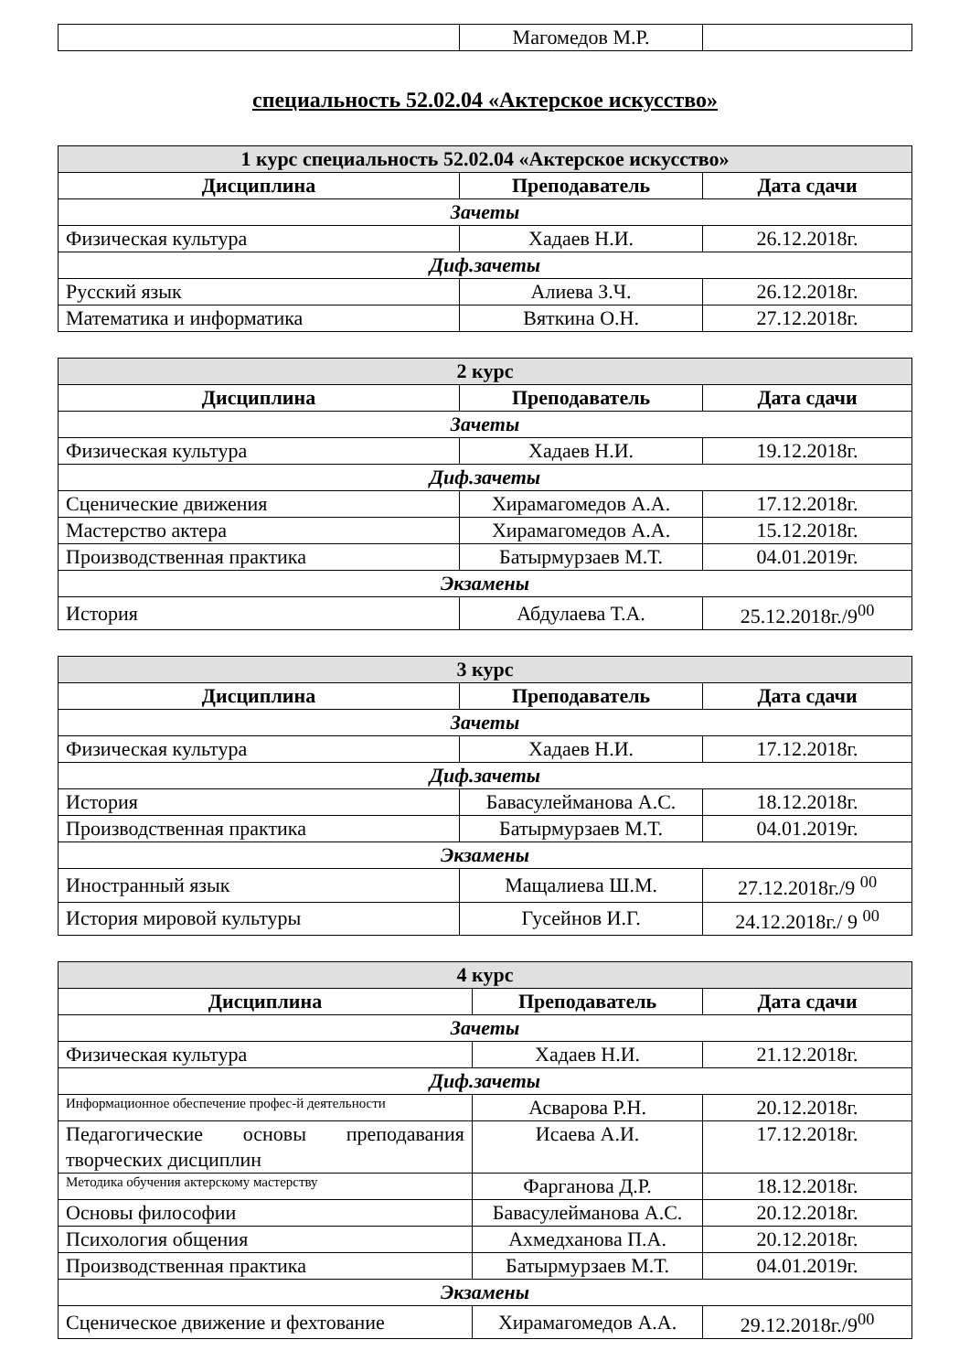| | Магомедов М.Р. | |
специальность 52.02.04 «Актерское искусство»
| 1 курс специальность 52.02.04 «Актерское искусство» | | |
| --- | --- | --- |
| Дисциплина | Преподаватель | Дата сдачи |
| Зачеты | | |
| Физическая культура | Хадаев Н.И. | 26.12.2018г. |
| Диф.зачеты | | |
| Русский язык | Алиева З.Ч. | 26.12.2018г. |
| Математика и информатика | Вяткина О.Н. | 27.12.2018г. |
| 2 курс | | |
| --- | --- | --- |
| Дисциплина | Преподаватель | Дата сдачи |
| Зачеты | | |
| Физическая культура | Хадаев Н.И. | 19.12.2018г. |
| Диф.зачеты | | |
| Сценические движения | Хирамагомедов А.А. | 17.12.2018г. |
| Мастерство актера | Хирамагомедов А.А. | 15.12.2018г. |
| Производственная практика | Батырмурзаев М.Т. | 04.01.2019г. |
| Экзамены | | |
| История | Абдулаева Т.А. | 25.12.2018г./9<sup>00</sup> |
| 3 курс | | |
| --- | --- | --- |
| Дисциплина | Преподаватель | Дата сдачи |
| Зачеты | | |
| Физическая культура | Хадаев Н.И. | 17.12.2018г. |
| Диф.зачеты | | |
| История | Бавасулейманова А.С. | 18.12.2018г. |
| Производственная практика | Батырмурзаев М.Т. | 04.01.2019г. |
| Экзамены | | |
| Иностранный язык | Мащалиева Ш.М. | 27.12.2018г./9 <sup>00</sup> |
| История мировой культуры | Гусейнов И.Г. | 24.12.2018г./ 9 <sup>00</sup> |
| 4 курс | | |
| --- | --- | --- |
| Дисциплина | Преподаватель | Дата сдачи |
| Зачеты | | |
| Физическая культура | Хадаев Н.И. | 21.12.2018г. |
| Диф.зачеты | | |
| Информационное обеспечение профес-й деятельности | Асварова Р.Н. | 20.12.2018г. |
| Педагогические основы преподавания творческих дисциплин | Исаева А.И. | 17.12.2018г. |
| Методика обучения актерскому мастерству | Фарганова Д.Р. | 18.12.2018г. |
| Основы философии | Бавасулейманова А.С. | 20.12.2018г. |
| Психология общения | Ахмедханова П.А. | 20.12.2018г. |
| Производственная практика | Батырмурзаев М.Т. | 04.01.2019г. |
| Экзамены | | |
| Сценическое движение и фехтование | Хирамагомедов А.А. | 29.12.2018г./9<sup>00</sup> |